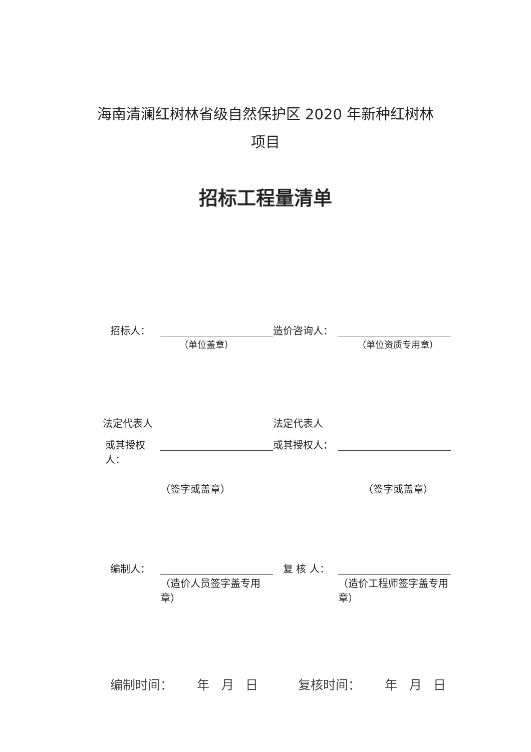海南清澜红树林省级自然保护区 2020 年新种红树林
项目
招标工程量清单
招标人： 造价咨询人：
（单位盖章） （单位资质专用章）
法定代表人 法定代表人
或其授权人：
或其授权人：
（签字或盖章） （签字或盖章）
编制人： 复 核 人：
（造价人员签字盖专用章）
（造价工程师签字盖专用章）
编制时间： 年 月 日
复核时间： 年 月 日